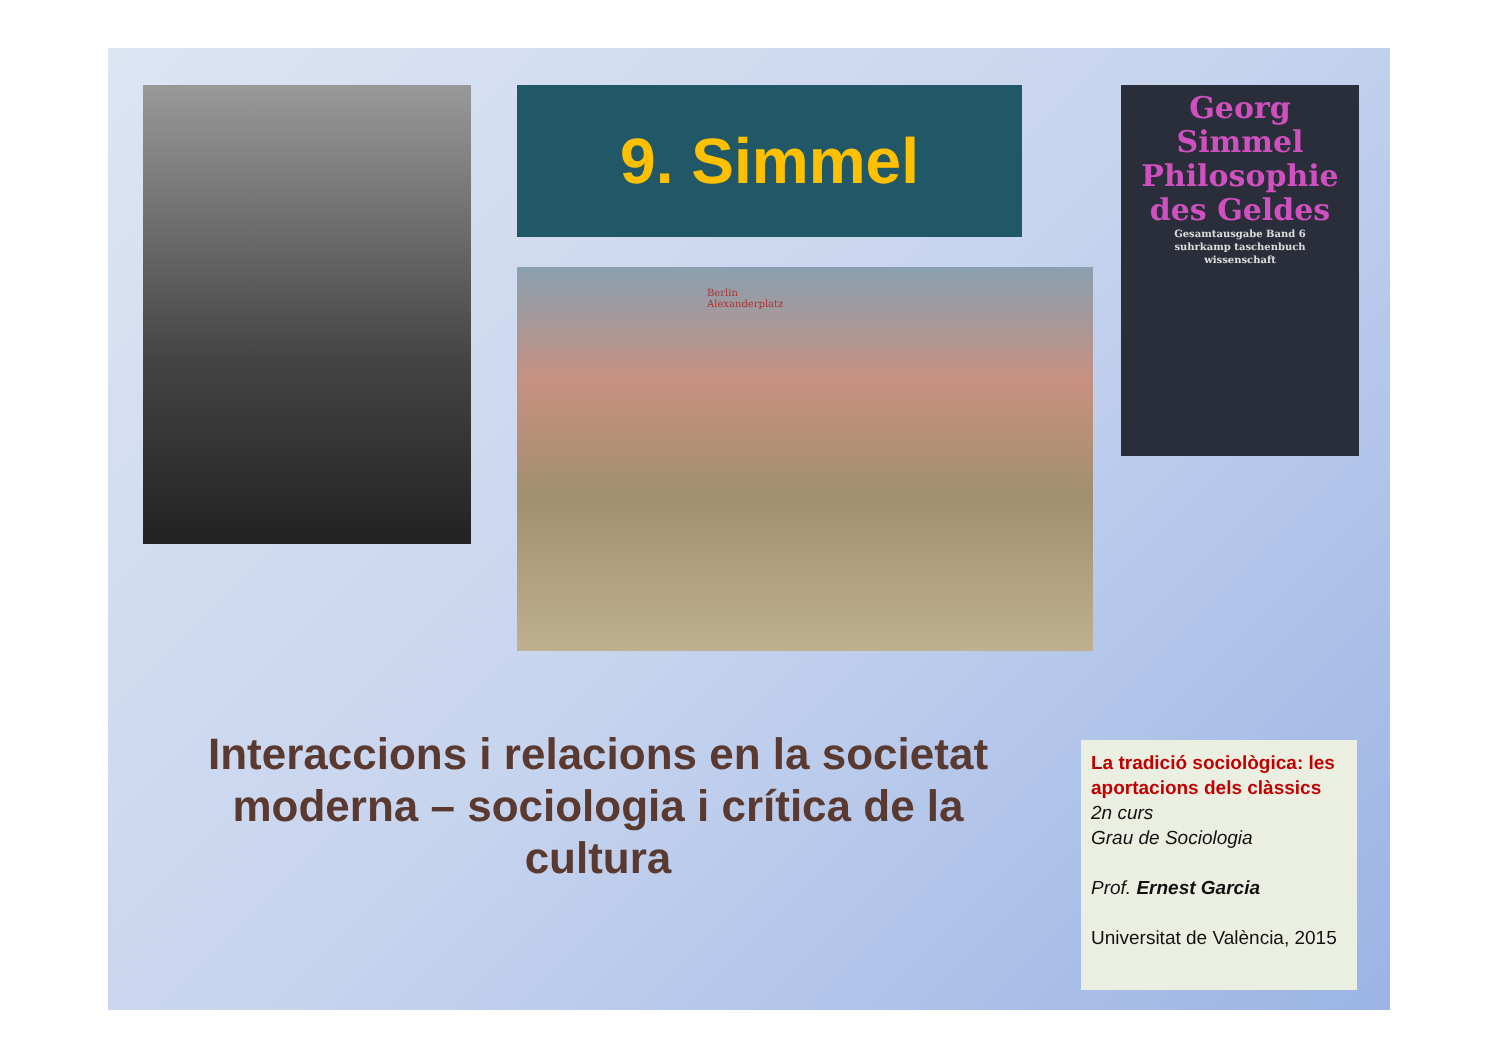9. Simmel
Georg Simmel
Philosophie
des Geldes
Gesamtausgabe Band 6
suhrkamp taschenbuch
wissenschaft
Berlin
Alexanderplatz
Interaccions i relacions en la societat moderna – sociologia i crítica de la cultura
La tradició sociològica: les aportacions dels clàssics
2n curs
Grau de Sociologia
Prof. Ernest Garcia
Universitat de València, 2015